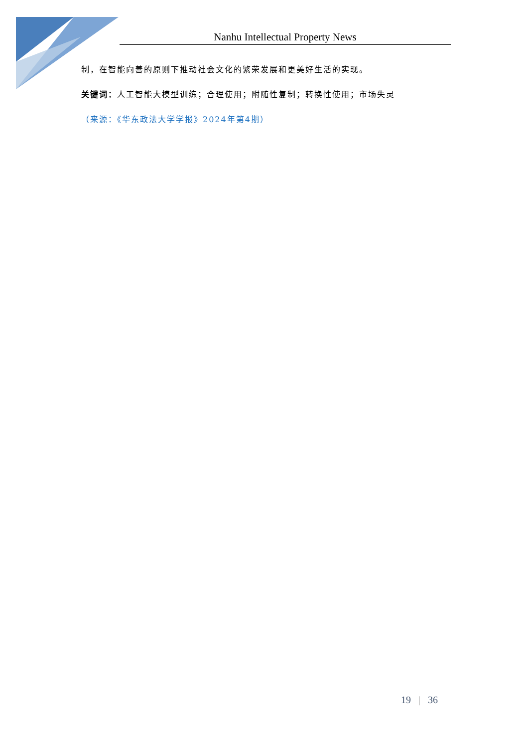Nanhu Intellectual Property News
制，在智能向善的原则下推动社会文化的繁荣发展和更美好生活的实现。
关键词：人工智能大模型训练；合理使用；附随性复制；转换性使用；市场失灵
（来源：《华东政法大学学报》2024年第4期）
19 | 36